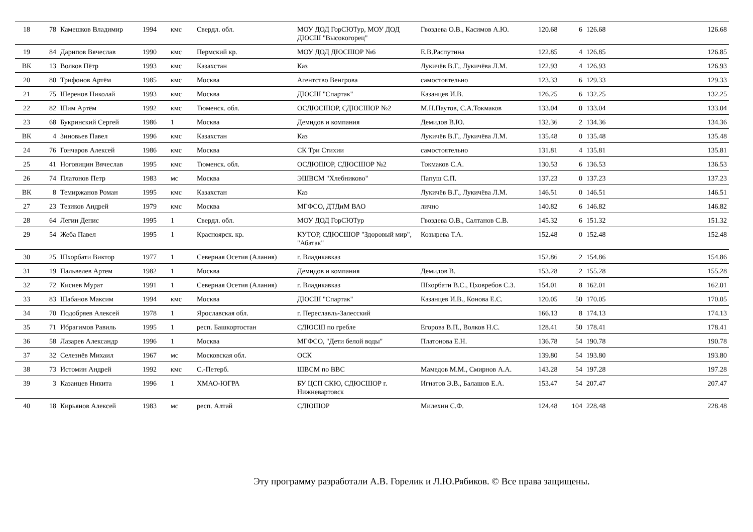| 18 | 78 | Камешков Владимир | 1994 | кмс | Свердл. обл. | МОУ ДОД ГорСЮТур, МОУ ДОД ДЮСШ "Высокогорец" | Гвоздева О.В., Касимов А.Ю. | 120.68 | 6 | 126.68 | 126.68 |
| 19 | 84 | Дарипов Вячеслав | 1990 | кмс | Пермский кр. | МОУ ДОД ДЮСШОР №6 | Е.В.Распутина | 122.85 | 4 | 126.85 | 126.85 |
| ВК | 13 | Волков Пётр | 1993 | кмс | Казахстан | Каз | Лукичёв В.Г., Лукичёва Л.М. | 122.93 | 4 | 126.93 | 126.93 |
| 20 | 80 | Трифонов Артём | 1985 | кмс | Москва | Агентство Венгрова | самостоятельно | 123.33 | 6 | 129.33 | 129.33 |
| 21 | 75 | Шеренов Николай | 1993 | кмс | Москва | ДЮСШ "Спартак" | Казанцев И.В. | 126.25 | 6 | 132.25 | 132.25 |
| 22 | 82 | Шим Артём | 1992 | кмс | Тюменск. обл. | ОСДЮСШОР, СДЮСШОР №2 | М.Н.Паутов, С.А.Токмаков | 133.04 | 0 | 133.04 | 133.04 |
| 23 | 68 | Букринский Сергей | 1986 | 1 | Москва | Демидов и компания | Демидов В.Ю. | 132.36 | 2 | 134.36 | 134.36 |
| ВК | 4 | Зиновьев Павел | 1996 | кмс | Казахстан | Каз | Лукичёв В.Г., Лукичёва Л.М. | 135.48 | 0 | 135.48 | 135.48 |
| 24 | 76 | Гончаров Алексей | 1986 | кмс | Москва | СК Три Стихии | самостоятельно | 131.81 | 4 | 135.81 | 135.81 |
| 25 | 41 | Ноговицин Вячеслав | 1995 | кмс | Тюменск. обл. | ОСДЮШОР, СДЮСШОР №2 | Токмаков С.А. | 130.53 | 6 | 136.53 | 136.53 |
| 26 | 74 | Платонов Петр | 1983 | мс | Москва | ЭШВСМ "Хлебниково" | Папуш С.П. | 137.23 | 0 | 137.23 | 137.23 |
| ВК | 8 | Темиржанов Роман | 1995 | кмс | Казахстан | Каз | Лукичёв В.Г., Лукичёва Л.М. | 146.51 | 0 | 146.51 | 146.51 |
| 27 | 23 | Тезиков Андрей | 1979 | кмс | Москва | МГФСО, ДТДиМ ВАО | лично | 140.82 | 6 | 146.82 | 146.82 |
| 28 | 64 | Легин Денис | 1995 | 1 | Свердл. обл. | МОУ ДОД ГорСЮТур | Гвоздева О.В., Салтанов С.В. | 145.32 | 6 | 151.32 | 151.32 |
| 29 | 54 | Жеба Павел | 1995 | 1 | Красноярск. кр. | КУТОР, СДЮСШОР "Здоровый мир", "Абатак" | Козырева Т.А. | 152.48 | 0 | 152.48 | 152.48 |
| 30 | 25 | Шхорбати Виктор | 1977 | 1 | Северная Осетия (Алания) | г. Владикавказ | | 152.86 | 2 | 154.86 | 154.86 |
| 31 | 19 | Пальвелев Артем | 1982 | 1 | Москва | Демидов и компания | Демидов В. | 153.28 | 2 | 155.28 | 155.28 |
| 32 | 72 | Кисиев Мурат | 1991 | 1 | Северная Осетия (Алания) | г. Владикавказ | Шхорбати В.С., Цховребов С.З. | 154.01 | 8 | 162.01 | 162.01 |
| 33 | 83 | Шабанов Максим | 1994 | кмс | Москва | ДЮСШ "Спартак" | Казанцев И.В., Конова Е.С. | 120.05 | 50 | 170.05 | 170.05 |
| 34 | 70 | Подобряев Алексей | 1978 | 1 | Ярославская обл. | г. Переславль-Залесский | | 166.13 | 8 | 174.13 | 174.13 |
| 35 | 71 | Ибрагимов Равиль | 1995 | 1 | респ. Башкортостан | СДЮСШ по гребле | Егорова В.П., Волков Н.С. | 128.41 | 50 | 178.41 | 178.41 |
| 36 | 58 | Лазарев Александр | 1996 | 1 | Москва | МГФСО, "Дети белой воды" | Платонова Е.Н. | 136.78 | 54 | 190.78 | 190.78 |
| 37 | 32 | Селезнёв Михаил | 1967 | мс | Московская обл. | ОСК | | 139.80 | 54 | 193.80 | 193.80 |
| 38 | 73 | Истомин Андрей | 1992 | кмс | С.-Петерб. | ШВСМ по ВВС | Мамедов М.М., Смирнов А.А. | 143.28 | 54 | 197.28 | 197.28 |
| 39 | 3 | Казанцев Никита | 1996 | 1 | ХМАО-ЮГРА | БУ ЦСП СКЮ, СДЮСШОР г. Нижневартовск | Игнатов Э.В., Балашов Е.А. | 153.47 | 54 | 207.47 | 207.47 |
| 40 | 18 | Кирьянов Алексей | 1983 | мс | респ. Алтай | СДЮШОР | Милехин С.Ф. | 124.48 | 104 | 228.48 | 228.48 |
Эту программу разработали А.В. Горелик и Л.Ю.Рябиков. © Все права защищены.